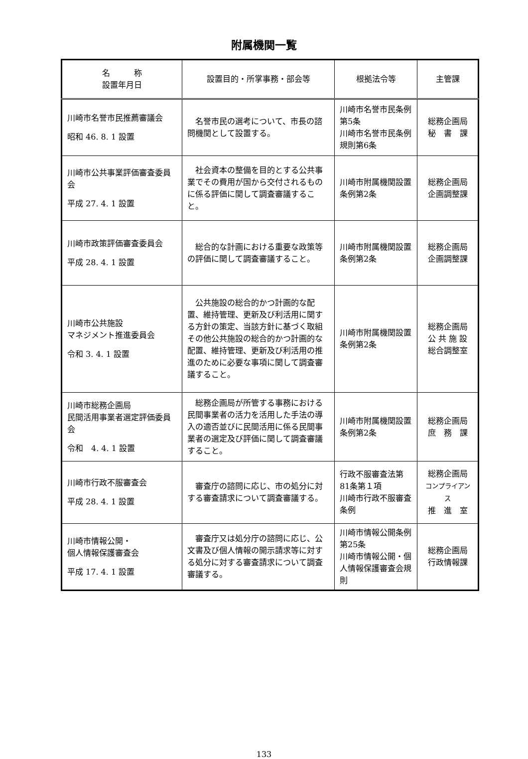附属機関一覧
| 名 称 設置年月日 | 設置目的・所掌事務・部会等 | 根拠法令等 | 主管課 |
| --- | --- | --- | --- |
| 川崎市名誉市民推薦審議会 昭和 46. 8. 1 設置 | 名誉市民の選考について、市長の諮問機関として設置する。 | 川崎市名誉市民条例第5条 川崎市名誉市民条例規則第6条 | 総務企画局 秘 書 課 |
| 川崎市公共事業評価審査委員会 平成 27. 4. 1 設置 | 社会資本の整備を目的とする公共事業でその費用が国から交付されるものに係る評価に関して調査審議すること。 | 川崎市附属機関設置条例第2条 | 総務企画局 企画調整課 |
| 川崎市政策評価審査委員会 平成 28. 4. 1 設置 | 総合的な計画における重要な政策等の評価に関して調査審議すること。 | 川崎市附属機関設置条例第2条 | 総務企画局 企画調整課 |
| 川崎市公共施設 マネジメント推進委員会 令和 3. 4. 1 設置 | 公共施設の総合的かつ計画的な配置、維持管理、更新及び利活用に関する方針の策定、当該方針に基づく取組その他公共施設の総合的かつ計画的な配置、維持管理、更新及び利活用の推進のために必要な事項に関して調査審議すること。 | 川崎市附属機関設置条例第2条 | 総務企画局 公 共 施 設 総合調整室 |
| 川崎市総務企画局 民間活用事業者選定評価委員会 令和 4. 4. 1 設置 | 総務企画局が所管する事務における民間事業者の活力を活用した手法の導入の適否並びに民間活用に係る民間事業者の選定及び評価に関して調査審議すること。 | 川崎市附属機関設置条例第2条 | 総務企画局 庶 務 課 |
| 川崎市行政不服審査会 平成 28. 4. 1 設置 | 審査庁の諮問に応じ、市の処分に対する審査請求について調査審議する。 | 行政不服審査法第81条第１項 川崎市行政不服審査条例 | 総務企画局 コンプライアンス 推 進 室 |
| 川崎市情報公開・ 個人情報保護審査会 平成 17. 4. 1 設置 | 審査庁又は処分庁の諮問に応じ、公文書及び個人情報の開示請求等に対する処分に対する審査請求について調査審議する。 | 川崎市情報公開条例第25条 川崎市情報公開・個人情報保護審査会規則 | 総務企画局 行政情報課 |
133